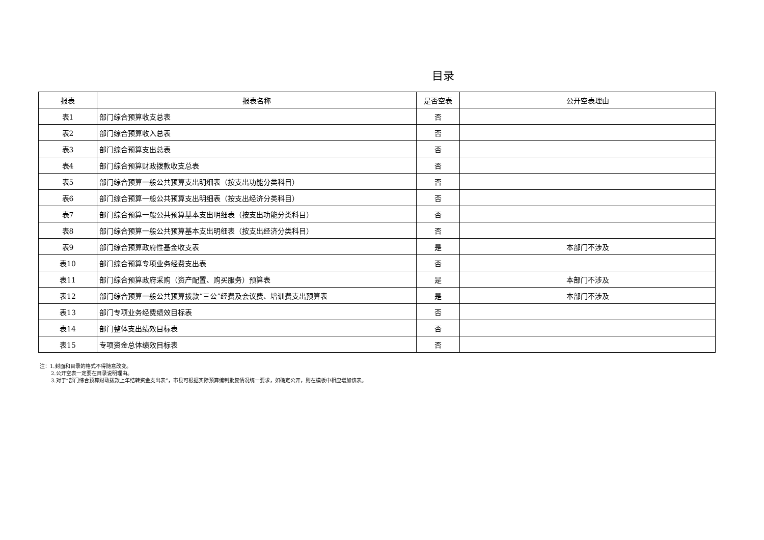目录
| 报表 | 报表名称 | 是否空表 | 公开空表理由 |
| --- | --- | --- | --- |
| 表1 | 部门综合预算收支总表 | 否 | |
| 表2 | 部门综合预算收入总表 | 否 | |
| 表3 | 部门综合预算支出总表 | 否 | |
| 表4 | 部门综合预算财政拨款收支总表 | 否 | |
| 表5 | 部门综合预算一般公共预算支出明细表（按支出功能分类科目） | 否 | |
| 表6 | 部门综合预算一般公共预算支出明细表（按支出经济分类科目） | 否 | |
| 表7 | 部门综合预算一般公共预算基本支出明细表（按支出功能分类科目） | 否 | |
| 表8 | 部门综合预算一般公共预算基本支出明细表（按支出经济分类科目） | 否 | |
| 表9 | 部门综合预算政府性基金收支表 | 是 | 本部门不涉及 |
| 表10 | 部门综合预算专项业务经费支出表 | 否 | |
| 表11 | 部门综合预算政府采购（资产配置、购买服务）预算表 | 是 | 本部门不涉及 |
| 表12 | 部门综合预算一般公共预算拨款“三公”经费及会议费、培训费支出预算表 | 是 | 本部门不涉及 |
| 表13 | 部门专项业务经费绩效目标表 | 否 | |
| 表14 | 部门整体支出绩效目标表 | 否 | |
| 表15 | 专项资金总体绩效目标表 | 否 | |
注：1.封面和目录的格式不得随意改变。
2.公开空表一定要在目录说明理由。
3.对于“部门综合预算财政拨款上年结转资金支出表”，市县可根据实际预算编制批复情况统一要求，如确定公开，则在模板中相应增加该表。